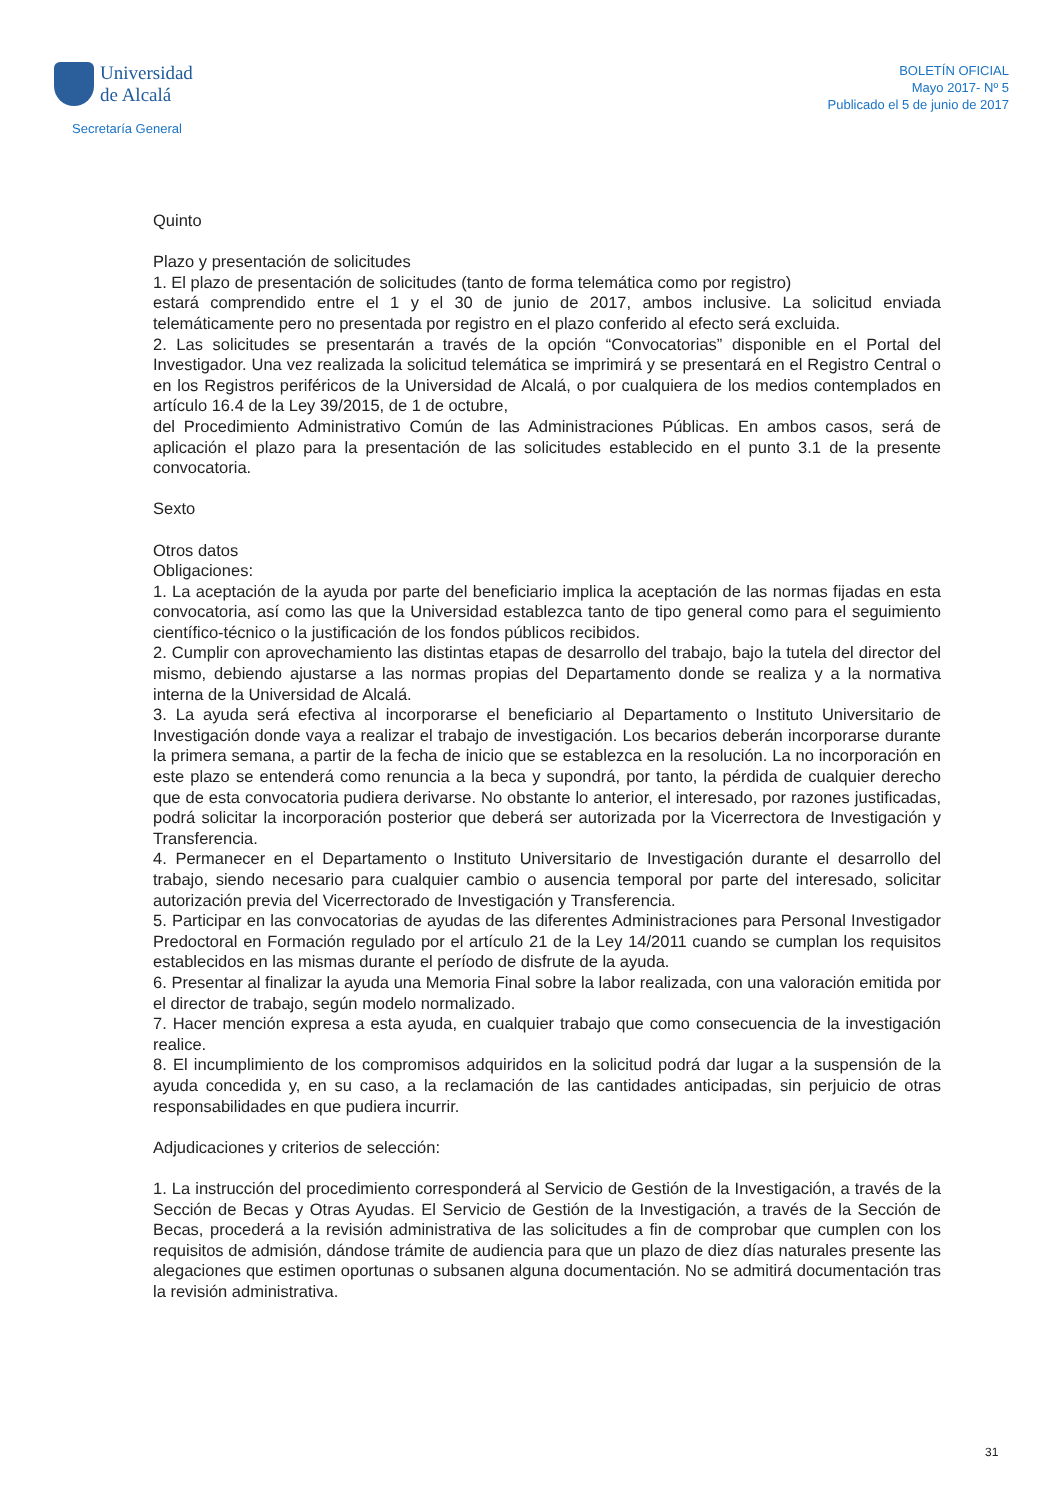Universidad
de Alcalá
Secretaría General
BOLETÍN OFICIAL
Mayo 2017- Nº 5
Publicado el 5 de junio de 2017
Quinto
Plazo y presentación de solicitudes
1. El plazo de presentación de solicitudes (tanto de forma telemática como por registro)
estará comprendido entre el 1 y el 30 de junio de 2017, ambos inclusive. La solicitud enviada telemáticamente pero no presentada por registro en el plazo conferido al efecto será excluida.
2. Las solicitudes se presentarán a través de la opción “Convocatorias” disponible en el Portal del Investigador. Una vez realizada la solicitud telemática se imprimirá y se presentará en el Registro Central o en los Registros periféricos de la Universidad de Alcalá, o por cualquiera de los medios contemplados en artículo 16.4 de la Ley 39/2015, de 1 de octubre,
del Procedimiento Administrativo Común de las Administraciones Públicas. En ambos casos, será de aplicación el plazo para la presentación de las solicitudes establecido en el punto 3.1 de la presente convocatoria.
Sexto
Otros datos
Obligaciones:
1. La aceptación de la ayuda por parte del beneficiario implica la aceptación de las normas fijadas en esta convocatoria, así como las que la Universidad establezca tanto de tipo general como para el seguimiento científico-técnico o la justificación de los fondos públicos recibidos.
2. Cumplir con aprovechamiento las distintas etapas de desarrollo del trabajo, bajo la tutela del director del mismo, debiendo ajustarse a las normas propias del Departamento donde se realiza y a la normativa interna de la Universidad de Alcalá.
3. La ayuda será efectiva al incorporarse el beneficiario al Departamento o Instituto Universitario de Investigación donde vaya a realizar el trabajo de investigación. Los becarios deberán incorporarse durante la primera semana, a partir de la fecha de inicio que se establezca en la resolución. La no incorporación en este plazo se entenderá como renuncia a la beca y supondrá, por tanto, la pérdida de cualquier derecho que de esta convocatoria pudiera derivarse. No obstante lo anterior, el interesado, por razones justificadas, podrá solicitar la incorporación posterior que deberá ser autorizada por la Vicerrectora de Investigación y Transferencia.
4. Permanecer en el Departamento o Instituto Universitario de Investigación durante el desarrollo del trabajo, siendo necesario para cualquier cambio o ausencia temporal por parte del interesado, solicitar autorización previa del Vicerrectorado de Investigación y Transferencia.
5. Participar en las convocatorias de ayudas de las diferentes Administraciones para Personal Investigador Predoctoral en Formación regulado por el artículo 21 de la Ley 14/2011 cuando se cumplan los requisitos establecidos en las mismas durante el período de disfrute de la ayuda.
6. Presentar al finalizar la ayuda una Memoria Final sobre la labor realizada, con una valoración emitida por el director de trabajo, según modelo normalizado.
7. Hacer mención expresa a esta ayuda, en cualquier trabajo que como consecuencia de la investigación realice.
8. El incumplimiento de los compromisos adquiridos en la solicitud podrá dar lugar a la suspensión de la ayuda concedida y, en su caso, a la reclamación de las cantidades anticipadas, sin perjuicio de otras responsabilidades en que pudiera incurrir.
Adjudicaciones y criterios de selección:
1. La instrucción del procedimiento corresponderá al Servicio de Gestión de la Investigación, a través de la Sección de Becas y Otras Ayudas. El Servicio de Gestión de la Investigación, a través de la Sección de Becas, procederá a la revisión administrativa de las solicitudes a fin de comprobar que cumplen con los requisitos de admisión, dándose trámite de audiencia para que un plazo de diez días naturales presente las alegaciones que estimen oportunas o subsanen alguna documentación. No se admitirá documentación tras la revisión administrativa.
31